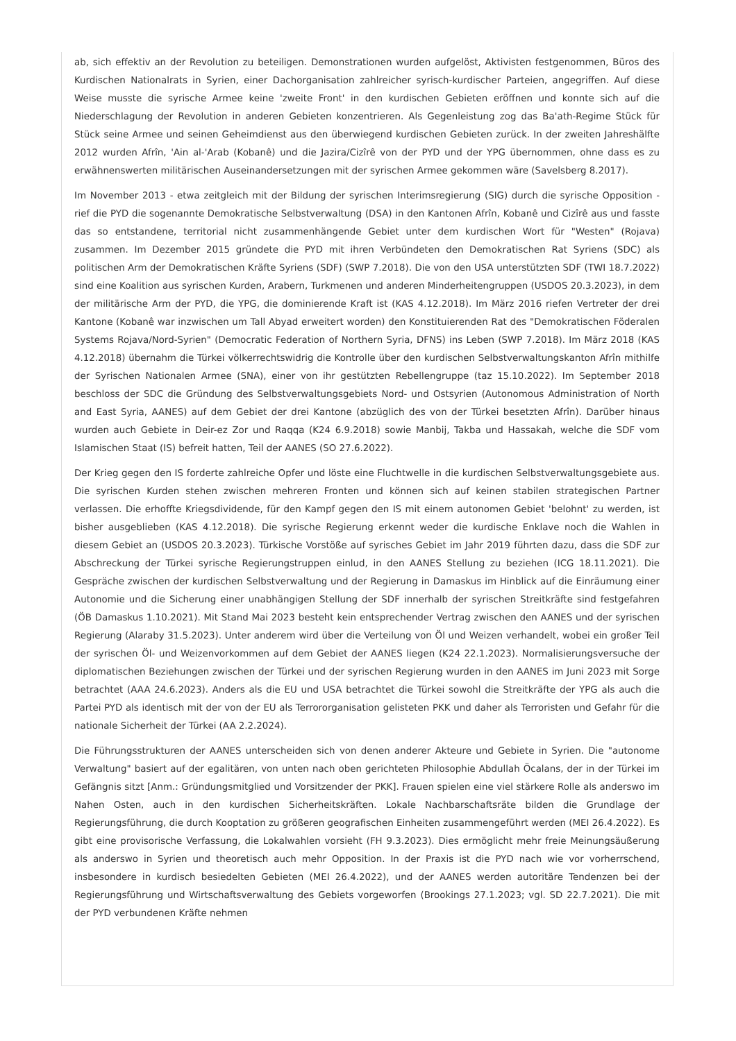ab, sich effektiv an der Revolution zu beteiligen. Demonstrationen wurden aufgelöst, Aktivisten festgenommen, Büros des Kurdischen Nationalrats in Syrien, einer Dachorganisation zahlreicher syrisch-kurdischer Parteien, angegriffen. Auf diese Weise musste die syrische Armee keine 'zweite Front' in den kurdischen Gebieten eröffnen und konnte sich auf die Niederschlagung der Revolution in anderen Gebieten konzentrieren. Als Gegenleistung zog das Ba'ath-Regime Stück für Stück seine Armee und seinen Geheimdienst aus den überwiegend kurdischen Gebieten zurück. In der zweiten Jahreshälfte 2012 wurden Afrîn, 'Ain al-'Arab (Kobanê) und die Jazira/Cizîrê von der PYD und der YPG übernommen, ohne dass es zu erwähnenswerten militärischen Auseinandersetzungen mit der syrischen Armee gekommen wäre (Savelsberg 8.2017).
Im November 2013 - etwa zeitgleich mit der Bildung der syrischen Interimsregierung (SIG) durch die syrische Opposition - rief die PYD die sogenannte Demokratische Selbstverwaltung (DSA) in den Kantonen Afrîn, Kobanê und Cizîrê aus und fasste das so entstandene, territorial nicht zusammenhängende Gebiet unter dem kurdischen Wort für "Westen" (Rojava) zusammen. Im Dezember 2015 gründete die PYD mit ihren Verbündeten den Demokratischen Rat Syriens (SDC) als politischen Arm der Demokratischen Kräfte Syriens (SDF) (SWP 7.2018). Die von den USA unterstützten SDF (TWI 18.7.2022) sind eine Koalition aus syrischen Kurden, Arabern, Turkmenen und anderen Minderheitengruppen (USDOS 20.3.2023), in dem der militärische Arm der PYD, die YPG, die dominierende Kraft ist (KAS 4.12.2018). Im März 2016 riefen Vertreter der drei Kantone (Kobanê war inzwischen um Tall Abyad erweitert worden) den Konstituierenden Rat des "Demokratischen Föderalen Systems Rojava/Nord-Syrien" (Democratic Federation of Northern Syria, DFNS) ins Leben (SWP 7.2018). Im März 2018 (KAS 4.12.2018) übernahm die Türkei völkerrechtswidrig die Kontrolle über den kurdischen Selbstverwaltungskanton Afrîn mithilfe der Syrischen Nationalen Armee (SNA), einer von ihr gestützten Rebellengruppe (taz 15.10.2022). Im September 2018 beschloss der SDC die Gründung des Selbstverwaltungsgebiets Nord- und Ostsyrien (Autonomous Administration of North and East Syria, AANES) auf dem Gebiet der drei Kantone (abzüglich des von der Türkei besetzten Afrîn). Darüber hinaus wurden auch Gebiete in Deir-ez Zor und Raqqa (K24 6.9.2018) sowie Manbij, Takba und Hassakah, welche die SDF vom Islamischen Staat (IS) befreit hatten, Teil der AANES (SO 27.6.2022).
Der Krieg gegen den IS forderte zahlreiche Opfer und löste eine Fluchtwelle in die kurdischen Selbstverwaltungsgebiete aus. Die syrischen Kurden stehen zwischen mehreren Fronten und können sich auf keinen stabilen strategischen Partner verlassen. Die erhoffte Kriegsdividende, für den Kampf gegen den IS mit einem autonomen Gebiet 'belohnt' zu werden, ist bisher ausgeblieben (KAS 4.12.2018). Die syrische Regierung erkennt weder die kurdische Enklave noch die Wahlen in diesem Gebiet an (USDOS 20.3.2023). Türkische Vorstöße auf syrisches Gebiet im Jahr 2019 führten dazu, dass die SDF zur Abschreckung der Türkei syrische Regierungstruppen einlud, in den AANES Stellung zu beziehen (ICG 18.11.2021). Die Gespräche zwischen der kurdischen Selbstverwaltung und der Regierung in Damaskus im Hinblick auf die Einräumung einer Autonomie und die Sicherung einer unabhängigen Stellung der SDF innerhalb der syrischen Streitkräfte sind festgefahren (ÖB Damaskus 1.10.2021). Mit Stand Mai 2023 besteht kein entsprechender Vertrag zwischen den AANES und der syrischen Regierung (Alaraby 31.5.2023). Unter anderem wird über die Verteilung von Öl und Weizen verhandelt, wobei ein großer Teil der syrischen Öl- und Weizenvorkommen auf dem Gebiet der AANES liegen (K24 22.1.2023). Normalisierungsversuche der diplomatischen Beziehungen zwischen der Türkei und der syrischen Regierung wurden in den AANES im Juni 2023 mit Sorge betrachtet (AAA 24.6.2023). Anders als die EU und USA betrachtet die Türkei sowohl die Streitkräfte der YPG als auch die Partei PYD als identisch mit der von der EU als Terrororganisation gelisteten PKK und daher als Terroristen und Gefahr für die nationale Sicherheit der Türkei (AA 2.2.2024).
Die Führungsstrukturen der AANES unterscheiden sich von denen anderer Akteure und Gebiete in Syrien. Die "autonome Verwaltung" basiert auf der egalitären, von unten nach oben gerichteten Philosophie Abdullah Öcalans, der in der Türkei im Gefängnis sitzt [Anm.: Gründungsmitglied und Vorsitzender der PKK]. Frauen spielen eine viel stärkere Rolle als anderswo im Nahen Osten, auch in den kurdischen Sicherheitskräften. Lokale Nachbarschaftsräte bilden die Grundlage der Regierungsführung, die durch Kooptation zu größeren geografischen Einheiten zusammengeführt werden (MEI 26.4.2022). Es gibt eine provisorische Verfassung, die Lokalwahlen vorsieht (FH 9.3.2023). Dies ermöglicht mehr freie Meinungsäußerung als anderswo in Syrien und theoretisch auch mehr Opposition. In der Praxis ist die PYD nach wie vor vorherrschend, insbesondere in kurdisch besiedelten Gebieten (MEI 26.4.2022), und der AANES werden autoritäre Tendenzen bei der Regierungsführung und Wirtschaftsverwaltung des Gebiets vorgeworfen (Brookings 27.1.2023; vgl. SD 22.7.2021). Die mit der PYD verbundenen Kräfte nehmen